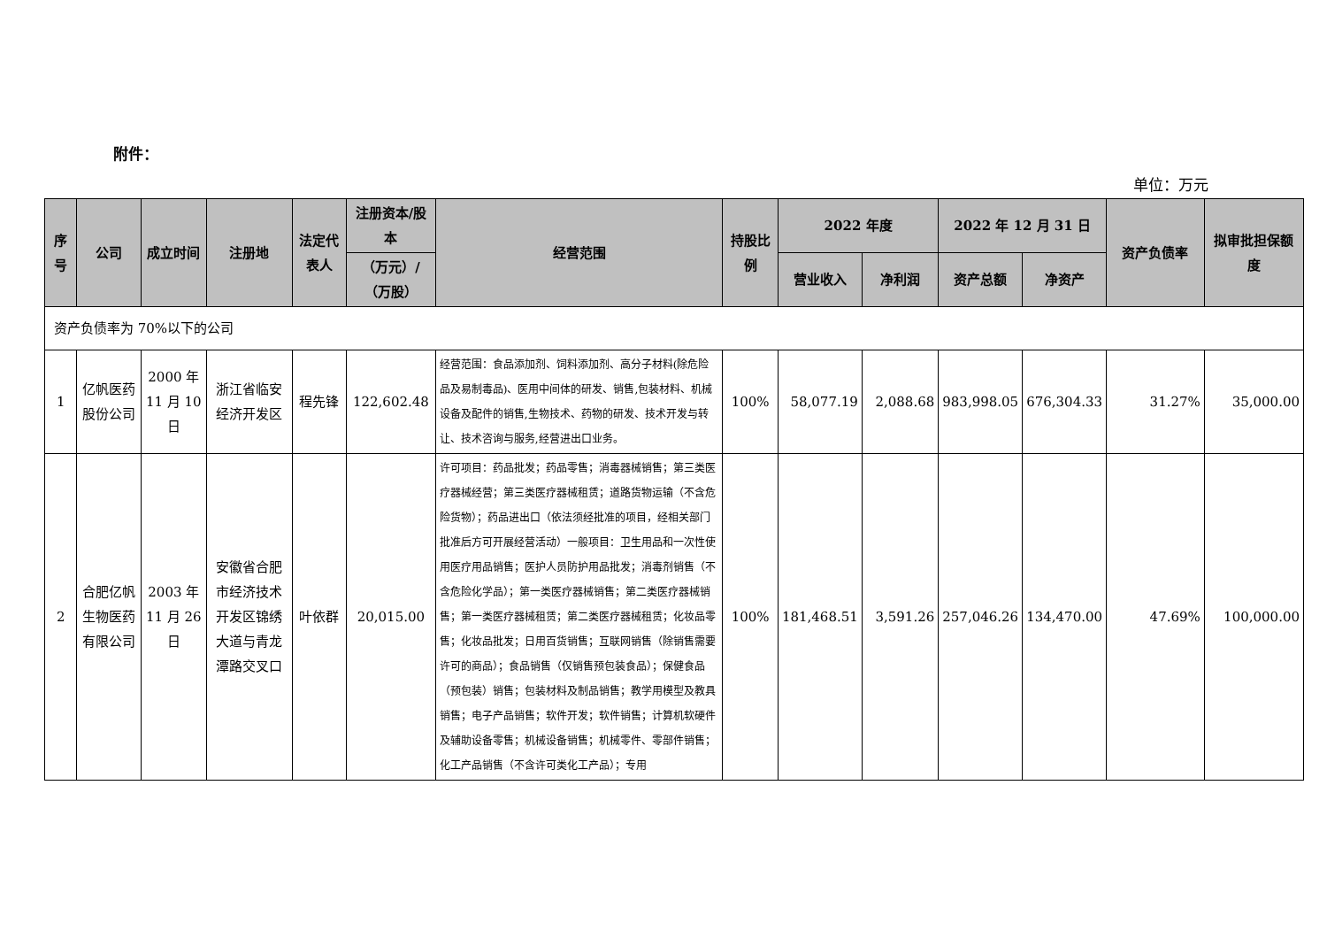附件：
单位：万元
| 序号 | 公司 | 成立时间 | 注册地 | 法定代表人 | 注册资本/股本 | 经营范围 | 持股比例 | 2022 年度 | | 2022 年 12 月 31 日 | | 资产负债率 | 拟审批担保额度 |
| --- | --- | --- | --- | --- | --- | --- | --- | --- | --- | --- | --- | --- | --- |
| | | | | | （万元）/（万股） | | | 营业收入 | 净利润 | 资产总额 | 净资产 | | |
| 资产负债率为 70%以下的公司 | | | | | | | | | | | | | |
| 1 | 亿帆医药股份公司 | 2000 年 11 月 10 日 | 浙江省临安经济开发区 | 程先锋 | 122,602.48 | 经营范围：食品添加剂、饲料添加剂、高分子材料(除危险品及易制毒品)、医用中间体的研发、销售,包装材料、机械设备及配件的销售,生物技术、药物的研发、技术开发与转让、技术咨询与服务,经营进出口业务。 | 100% | 58,077.19 | 2,088.68 | 983,998.05 | 676,304.33 | 31.27% | 35,000.00 |
| 2 | 合肥亿帆生物医药有限公司 | 2003 年 11 月 26 日 | 安徽省合肥市经济技术开发区锦绣大道与青龙潭路交叉口 | 叶依群 | 20,015.00 | 许可项目：药品批发；药品零售；消毒器械销售；第三类医疗器械经营；第三类医疗器械租赁；道路货物运输（不含危险货物）；药品进出口（依法须经批准的项目，经相关部门批准后方可开展经营活动）一般项目：卫生用品和一次性使用医疗用品销售；医护人员防护用品批发；消毒剂销售（不含危险化学品）；第一类医疗器械销售；第二类医疗器械销售；第一类医疗器械租赁；第二类医疗器械租赁；化妆品零售；化妆品批发；日用百货销售；互联网销售（除销售需要许可的商品）；食品销售（仅销售预包装食品）；保健食品（预包装）销售；包装材料及制品销售；教学用模型及教具销售；电子产品销售；软件开发；软件销售；计算机软硬件及辅助设备零售；机械设备销售；机械零件、零部件销售；化工产品销售（不含许可类化工产品）；专用 | 100% | 181,468.51 | 3,591.26 | 257,046.26 | 134,470.00 | 47.69% | 100,000.00 |